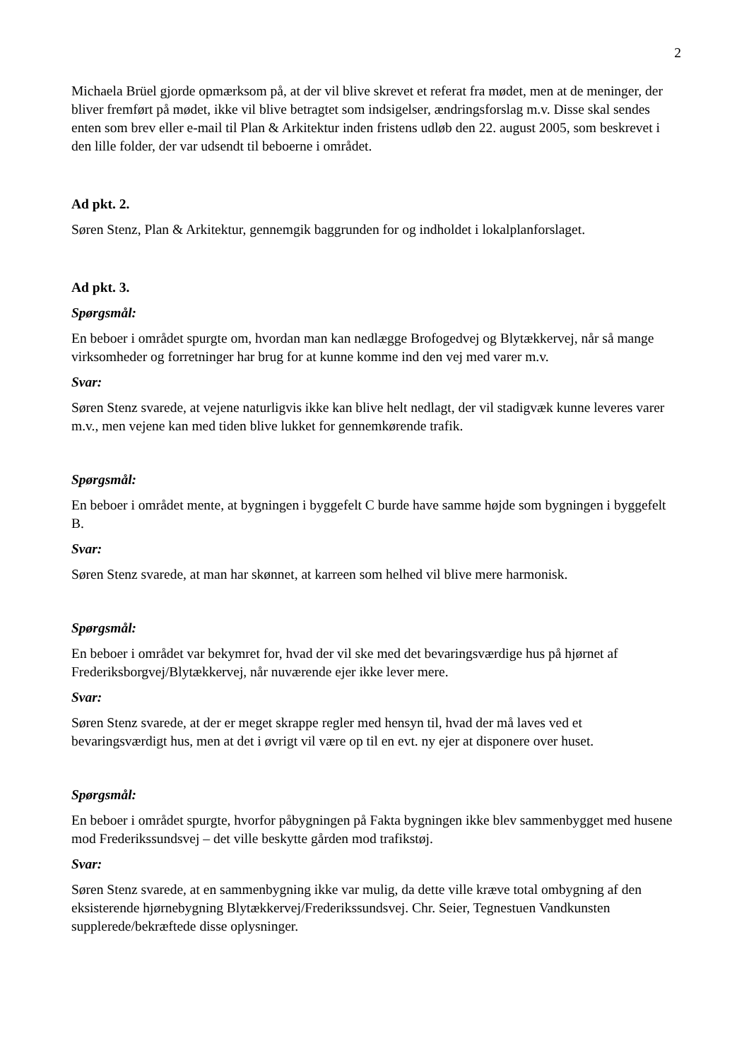2
Michaela Brüel gjorde opmærksom på, at der vil blive skrevet et referat fra mødet, men at de meninger, der bliver fremført på mødet, ikke vil blive betragtet som indsigelser, ændringsforslag m.v. Disse skal sendes enten som brev eller e-mail til Plan & Arkitektur inden fristens udløb den 22. august 2005, som beskrevet i den lille folder, der var udsendt til beboerne i området.
Ad pkt. 2.
Søren Stenz, Plan & Arkitektur, gennemgik baggrunden for og indholdet i lokalplanforslaget.
Ad pkt. 3.
Spørgsmål:
En beboer i området spurgte om, hvordan man kan nedlægge Brofogedvej og Blytækkervej, når så mange virksomheder og forretninger har brug for at kunne komme ind den vej med varer m.v.
Svar:
Søren Stenz svarede, at vejene naturligvis ikke kan blive helt nedlagt, der vil stadigvæk kunne leveres varer m.v., men vejene kan med tiden blive lukket for gennemkørende trafik.
Spørgsmål:
En beboer i området mente, at bygningen i byggefelt C burde have samme højde som bygningen i byggefelt B.
Svar:
Søren Stenz svarede, at man har skønnet, at karreen som helhed vil blive mere harmonisk.
Spørgsmål:
En beboer i området var bekymret for, hvad der vil ske med det bevaringsværdige hus på hjørnet af Frederiksborgvej/Blytækkervej, når nuværende ejer ikke lever mere.
Svar:
Søren Stenz svarede, at der er meget skrappe regler med hensyn til, hvad der må laves ved et bevaringsværdigt hus, men at det i øvrigt vil være op til en evt. ny ejer at disponere over huset.
Spørgsmål:
En beboer i området spurgte, hvorfor påbygningen på Fakta bygningen ikke blev sammenbygget med husene mod Frederikssundsvej – det ville beskytte gården mod trafikstøj.
Svar:
Søren Stenz svarede, at en sammenbygning ikke var mulig, da dette ville kræve total ombygning af den eksisterende hjørnebygning Blytækkervej/Frederikssundsvej. Chr. Seier, Tegnestuen Vandkunsten supplerede/bekræftede disse oplysninger.